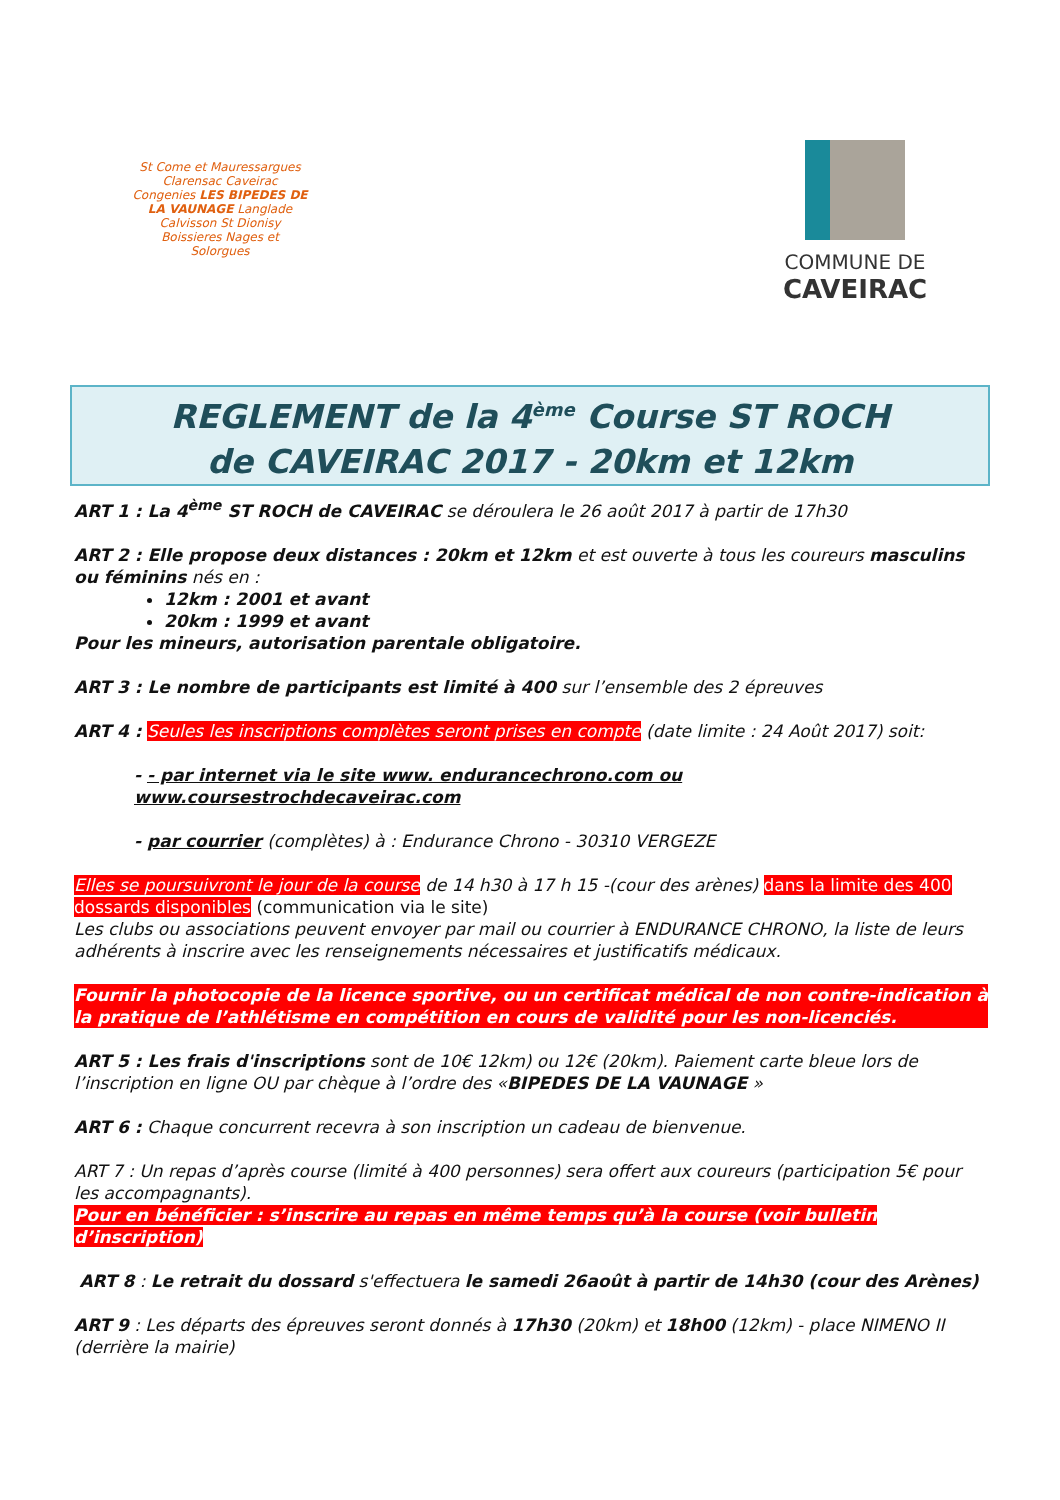St Come et Mauressargues Clarensac Caveirac
Congenies LES BIPEDES DE LA VAUNAGE Langlade
Calvisson St Dionisy
Boissieres Nages et Solorgues
COMMUNE DE
CAVEIRAC
REGLEMENT de la 4<sup>ème</sup> Course ST ROCH
de CAVEIRAC 2017 - 20km et 12km
ART 1 : La 4<sup>ème</sup> ST ROCH de CAVEIRAC se déroulera le 26 août 2017 à partir de 17h30
ART 2 : Elle propose deux distances : 20km et 12km et est ouverte à tous les coureurs masculins ou féminins nés en :
12km : 2001 et avant
20km : 1999 et avant
Pour les mineurs, autorisation parentale obligatoire.
ART 3 : Le nombre de participants est limité à 400 sur l’ensemble des 2 épreuves
ART 4 : Seules les inscriptions complètes seront prises en compte (date limite : 24 Août 2017) soit:
- - par internet via le site www. endurancechrono.com ou www.coursestrochdecaveirac.com
- par courrier (complètes) à : Endurance Chrono - 30310 VERGEZE
Elles se poursuivront le jour de la course de 14 h30 à 17 h 15 -(cour des arènes) dans la limite des 400 dossards disponibles (communication via le site)
Les clubs ou associations peuvent envoyer par mail ou courrier à ENDURANCE CHRONO, la liste de leurs adhérents à inscrire avec les renseignements nécessaires et justificatifs médicaux.
Fournir la photocopie de la licence sportive, ou un certificat médical de non contre-indication à la pratique de l’athlétisme en compétition en cours de validité pour les non-licenciés.
ART 5 : Les frais d'inscriptions sont de 10€ 12km) ou 12€ (20km). Paiement carte bleue lors de l’inscription en ligne OU par chèque à l’ordre des «BIPEDES DE LA VAUNAGE »
ART 6 : Chaque concurrent recevra à son inscription un cadeau de bienvenue.
ART 7 : Un repas d’après course (limité à 400 personnes) sera offert aux coureurs (participation 5€ pour les accompagnants).
Pour en bénéficier : s’inscrire au repas en même temps qu’à la course (voir bulletin d’inscription)
ART 8 : Le retrait du dossard s'effectuera le samedi 26août à partir de 14h30 (cour des Arènes)
ART 9 : Les départs des épreuves seront donnés à 17h30 (20km) et 18h00 (12km) - place NIMENO II (derrière la mairie)